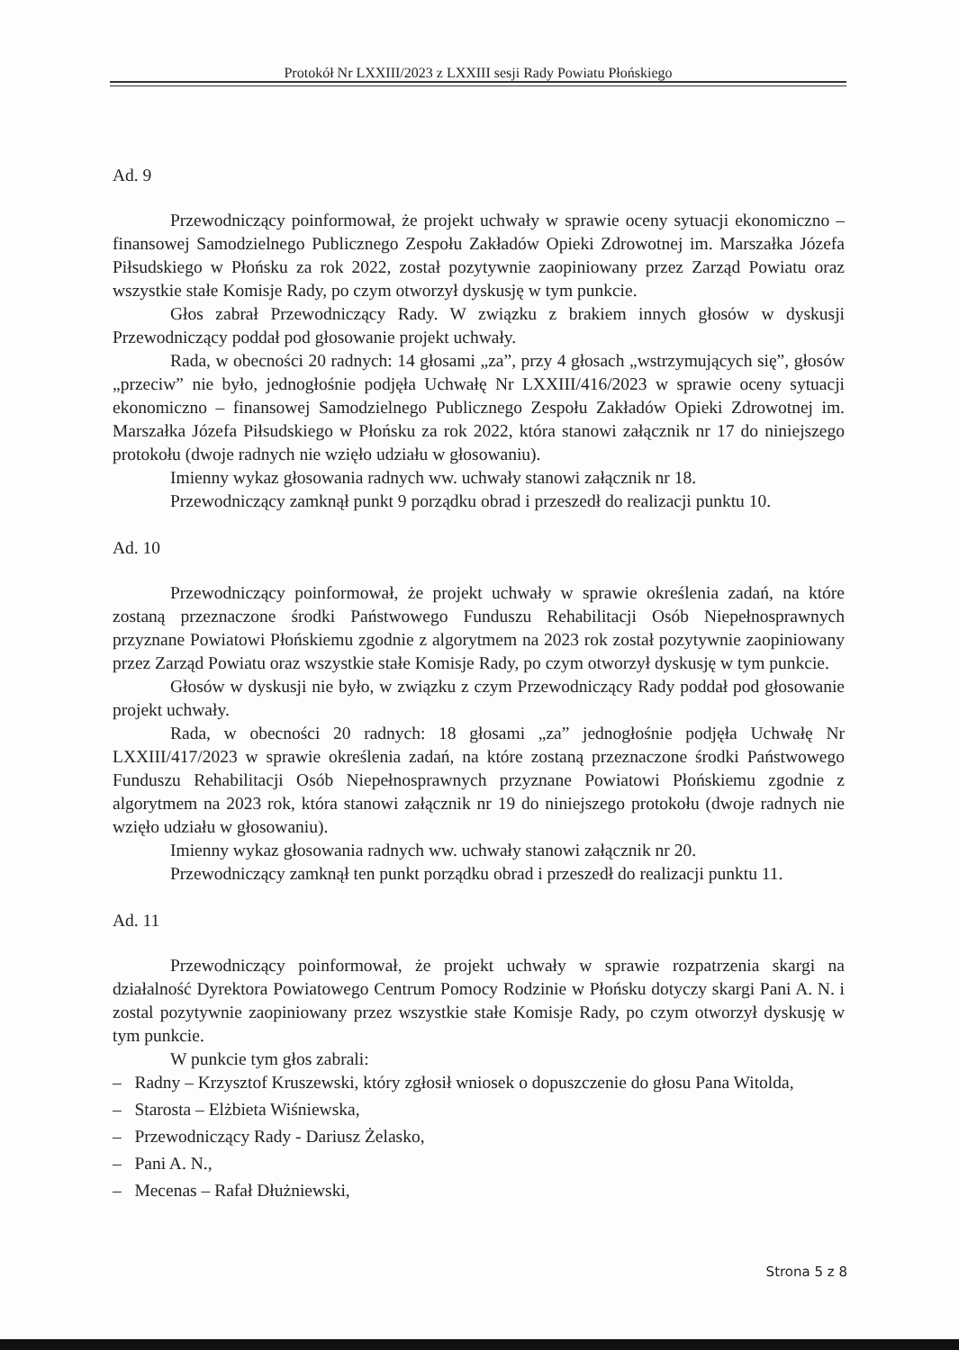Protokół Nr LXXIII/2023 z LXXIII sesji Rady Powiatu Płońskiego
Ad. 9
Przewodniczący poinformował, że projekt uchwały w sprawie oceny sytuacji ekonomiczno – finansowej Samodzielnego Publicznego Zespołu Zakładów Opieki Zdrowotnej im. Marszałka Józefa Piłsudskiego w Płońsku za rok 2022, został pozytywnie zaopiniowany przez Zarząd Powiatu oraz wszystkie stałe Komisje Rady, po czym otworzył dyskusję w tym punkcie.
Głos zabrał Przewodniczący Rady. W związku z brakiem innych głosów w dyskusji Przewodniczący poddał pod głosowanie projekt uchwały.
Rada, w obecności 20 radnych: 14 głosami „za”, przy 4 głosach „wstrzymujących się”, głosów „przeciw” nie było, jednogłośnie podjęła Uchwałę Nr LXXIII/416/2023 w sprawie oceny sytuacji ekonomiczno – finansowej Samodzielnego Publicznego Zespołu Zakładów Opieki Zdrowotnej im. Marszałka Józefa Piłsudskiego w Płońsku za rok 2022, która stanowi załącznik nr 17 do niniejszego protokołu (dwoje radnych nie wzięło udziału w głosowaniu).
Imienny wykaz głosowania radnych ww. uchwały stanowi załącznik nr 18.
Przewodniczący zamknął punkt 9 porządku obrad i przeszedł do realizacji punktu 10.
Ad. 10
Przewodniczący poinformował, że projekt uchwały w sprawie określenia zadań, na które zostaną przeznaczone środki Państwowego Funduszu Rehabilitacji Osób Niepełnosprawnych przyznane Powiatowi Płońskiemu zgodnie z algorytmem na 2023 rok został pozytywnie zaopiniowany przez Zarząd Powiatu oraz wszystkie stałe Komisje Rady, po czym otworzył dyskusję w tym punkcie.
Głosów w dyskusji nie było, w związku z czym Przewodniczący Rady poddał pod głosowanie projekt uchwały.
Rada, w obecności 20 radnych: 18 głosami „za” jednogłośnie podjęła Uchwałę Nr LXXIII/417/2023 w sprawie określenia zadań, na które zostaną przeznaczone środki Państwowego Funduszu Rehabilitacji Osób Niepełnosprawnych przyznane Powiatowi Płońskiemu zgodnie z algorytmem na 2023 rok, która stanowi załącznik nr 19 do niniejszego protokołu (dwoje radnych nie wzięło udziału w głosowaniu).
Imienny wykaz głosowania radnych ww. uchwały stanowi załącznik nr 20.
Przewodniczący zamknął ten punkt porządku obrad i przeszedł do realizacji punktu 11.
Ad. 11
Przewodniczący poinformował, że projekt uchwały w sprawie rozpatrzenia skargi na działalność Dyrektora Powiatowego Centrum Pomocy Rodzinie w Płońsku dotyczy skargi Pani A. N. i zostal pozytywnie zaopiniowany przez wszystkie stałe Komisje Rady, po czym otworzył dyskusję w tym punkcie.
W punkcie tym głos zabrali:
– Radny – Krzysztof Kruszewski, który zgłosił wniosek o dopuszczenie do głosu Pana Witolda,
– Starosta – Elżbieta Wiśniewska,
– Przewodniczący Rady - Dariusz Żelasko,
– Pani A. N.,
– Mecenas – Rafał Dłużniewski,
Strona 5 z 8